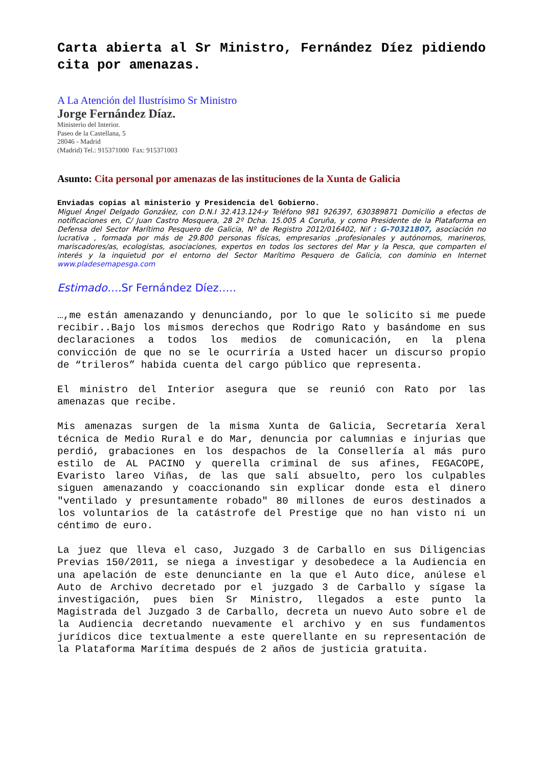Carta abierta al Sr Ministro, Fernández Díez pidiendo cita por amenazas.
A La Atención del Ilustrísimo Sr Ministro
Jorge Fernández Díaz.
Ministerio del Interior.
Paseo de la Castellana, 5
28046 - Madrid
(Madrid) Tel.: 915371000 Fax: 915371003
Asunto: Cita personal por amenazas de las instituciones de la Xunta de Galicia
Enviadas copias al ministerio y Presidencia del Gobierno.
Miguel Ángel Delgado González, con D.N.I 32.413.124-y Teléfono 981 926397, 630389871 Domicilio a efectos de notificaciones en, C/ Juan Castro Mosquera, 28 2º Dcha. 15.005 A Coruña, y como Presidente de la Plataforma en Defensa del Sector Marítimo Pesquero de Galicia, Nº de Registro 2012/016402, Nif : G-70321807, asociación no lucrativa , formada por más de 29.800 personas físicas, empresarios ,profesionales y autónomos, marineros, mariscadores/as, ecologistas, asociaciones, expertos en todos los sectores del Mar y la Pesca, que comparten el interés y la inquietud por el entorno del Sector Marítimo Pesquero de Galicia, con dominio en Internet www.pladesemapesga.com
Estimado…. Sr Fernández Díez…..
…,me están amenazando y denunciando, por lo que le solicito si me puede recibir..Bajo los mismos derechos que Rodrigo Rato y basándome en sus declaraciones a todos los medios de comunicación, en la plena convicción de que no se le ocurriría a Usted hacer un discurso propio de “trileros” habida cuenta del cargo público que representa.
El ministro del Interior asegura que se reunió con Rato por las amenazas que recibe.
Mis amenazas surgen de la misma Xunta de Galicia, Secretaría Xeral técnica de Medio Rural e do Mar, denuncia por calumnias e injurias que perdió, grabaciones en los despachos de la Consellería al más puro estilo de AL PACINO y querella criminal de sus afines, FEGACOPE, Evaristo lareo Viñas, de las que salí absuelto, pero los culpables siguen amenazando y coaccionando sin explicar donde esta el dinero "ventilado y presuntamente robado" 80 millones de euros destinados a los voluntarios de la catástrofe del Prestige que no han visto ni un céntimo de euro.
La juez que lleva el caso, Juzgado 3 de Carballo en sus Diligencias Previas 150/2011, se niega a investigar y desobedece a la Audiencia en una apelación de este denunciante en la que el Auto dice, anúlese el Auto de Archivo decretado por el juzgado 3 de Carballo y sígase la investigación, pues bien Sr Ministro, llegados a este punto la Magistrada del Juzgado 3 de Carballo, decreta un nuevo Auto sobre el de la Audiencia decretando nuevamente el archivo y en sus fundamentos jurídicos dice textualmente a este querellante en su representación de la Plataforma Marítima después de 2 años de justicia gratuita.